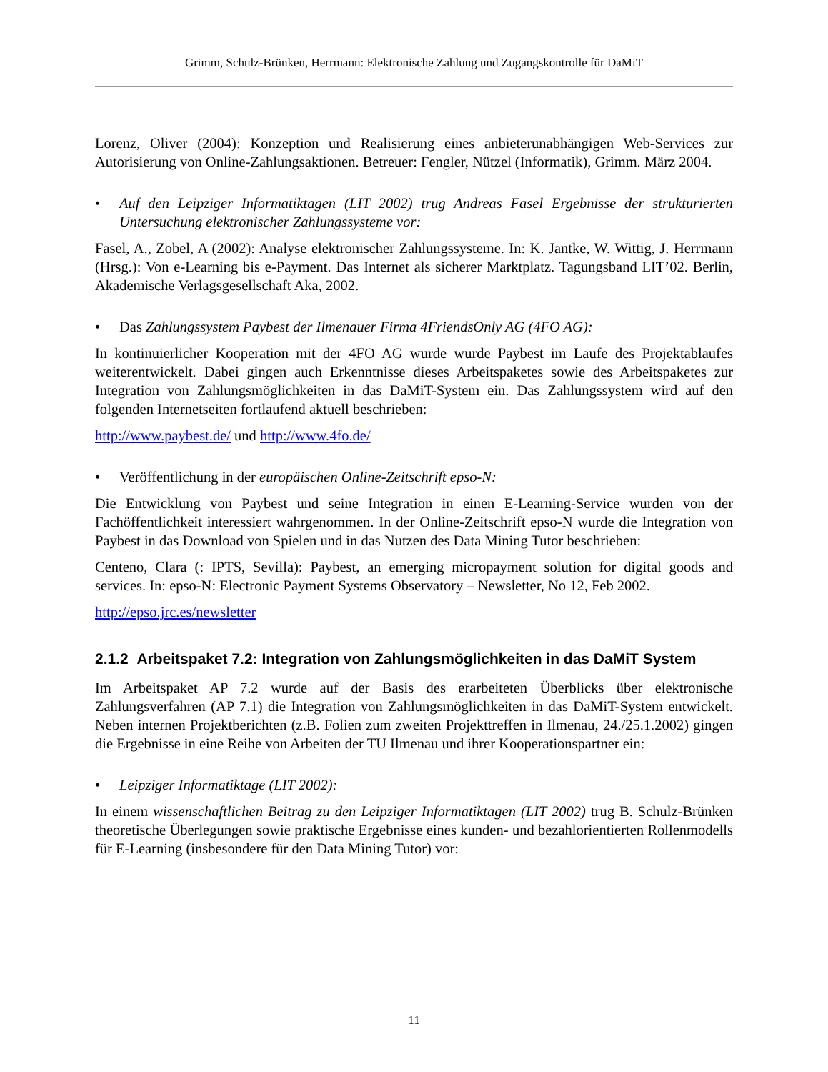Grimm, Schulz-Brünken, Herrmann: Elektronische Zahlung und Zugangskontrolle für DaMiT
Lorenz, Oliver (2004): Konzeption und Realisierung eines anbieterunabhängigen Web-Services zur Autorisierung von Online-Zahlungsaktionen. Betreuer: Fengler, Nützel (Informatik), Grimm. März 2004.
• Auf den Leipziger Informatiktagen (LIT 2002) trug Andreas Fasel Ergebnisse der strukturierten Untersuchung elektronischer Zahlungssysteme vor:
Fasel, A., Zobel, A (2002): Analyse elektronischer Zahlungssysteme. In: K. Jantke, W. Wittig, J. Herrmann (Hrsg.): Von e-Learning bis e-Payment. Das Internet als sicherer Marktplatz. Tagungsband LIT’02. Berlin, Akademische Verlagsgesellschaft Aka, 2002.
• Das Zahlungssystem Paybest der Ilmenauer Firma 4FriendsOnly AG (4FO AG):
In kontinuierlicher Kooperation mit der 4FO AG wurde wurde Paybest im Laufe des Projektablaufes weiterentwickelt. Dabei gingen auch Erkenntnisse dieses Arbeitspaketes sowie des Arbeitspaketes zur Integration von Zahlungsmöglichkeiten in das DaMiT-System ein. Das Zahlungssystem wird auf den folgenden Internetseiten fortlaufend aktuell beschrieben:
http://www.paybest.de/ und http://www.4fo.de/
• Veröffentlichung in der europäischen Online-Zeitschrift epso-N:
Die Entwicklung von Paybest und seine Integration in einen E-Learning-Service wurden von der Fachöffentlichkeit interessiert wahrgenommen. In der Online-Zeitschrift epso-N wurde die Integration von Paybest in das Download von Spielen und in das Nutzen des Data Mining Tutor beschrieben:
Centeno, Clara (: IPTS, Sevilla): Paybest, an emerging micropayment solution for digital goods and services. In: epso-N: Electronic Payment Systems Observatory – Newsletter, No 12, Feb 2002.
http://epso.jrc.es/newsletter
2.1.2 Arbeitspaket 7.2: Integration von Zahlungsmöglichkeiten in das DaMiT System
Im Arbeitspaket AP 7.2 wurde auf der Basis des erarbeiteten Überblicks über elektronische Zahlungsverfahren (AP 7.1) die Integration von Zahlungsmöglichkeiten in das DaMiT-System entwickelt. Neben internen Projektberichten (z.B. Folien zum zweiten Projekttreffen in Ilmenau, 24./25.1.2002) gingen die Ergebnisse in eine Reihe von Arbeiten der TU Ilmenau und ihrer Kooperationspartner ein:
• Leipziger Informatiktage (LIT 2002):
In einem wissenschaftlichen Beitrag zu den Leipziger Informatiktagen (LIT 2002) trug B. Schulz-Brünken theoretische Überlegungen sowie praktische Ergebnisse eines kunden- und bezahlorientierten Rollenmodells für E-Learning (insbesondere für den Data Mining Tutor) vor:
11